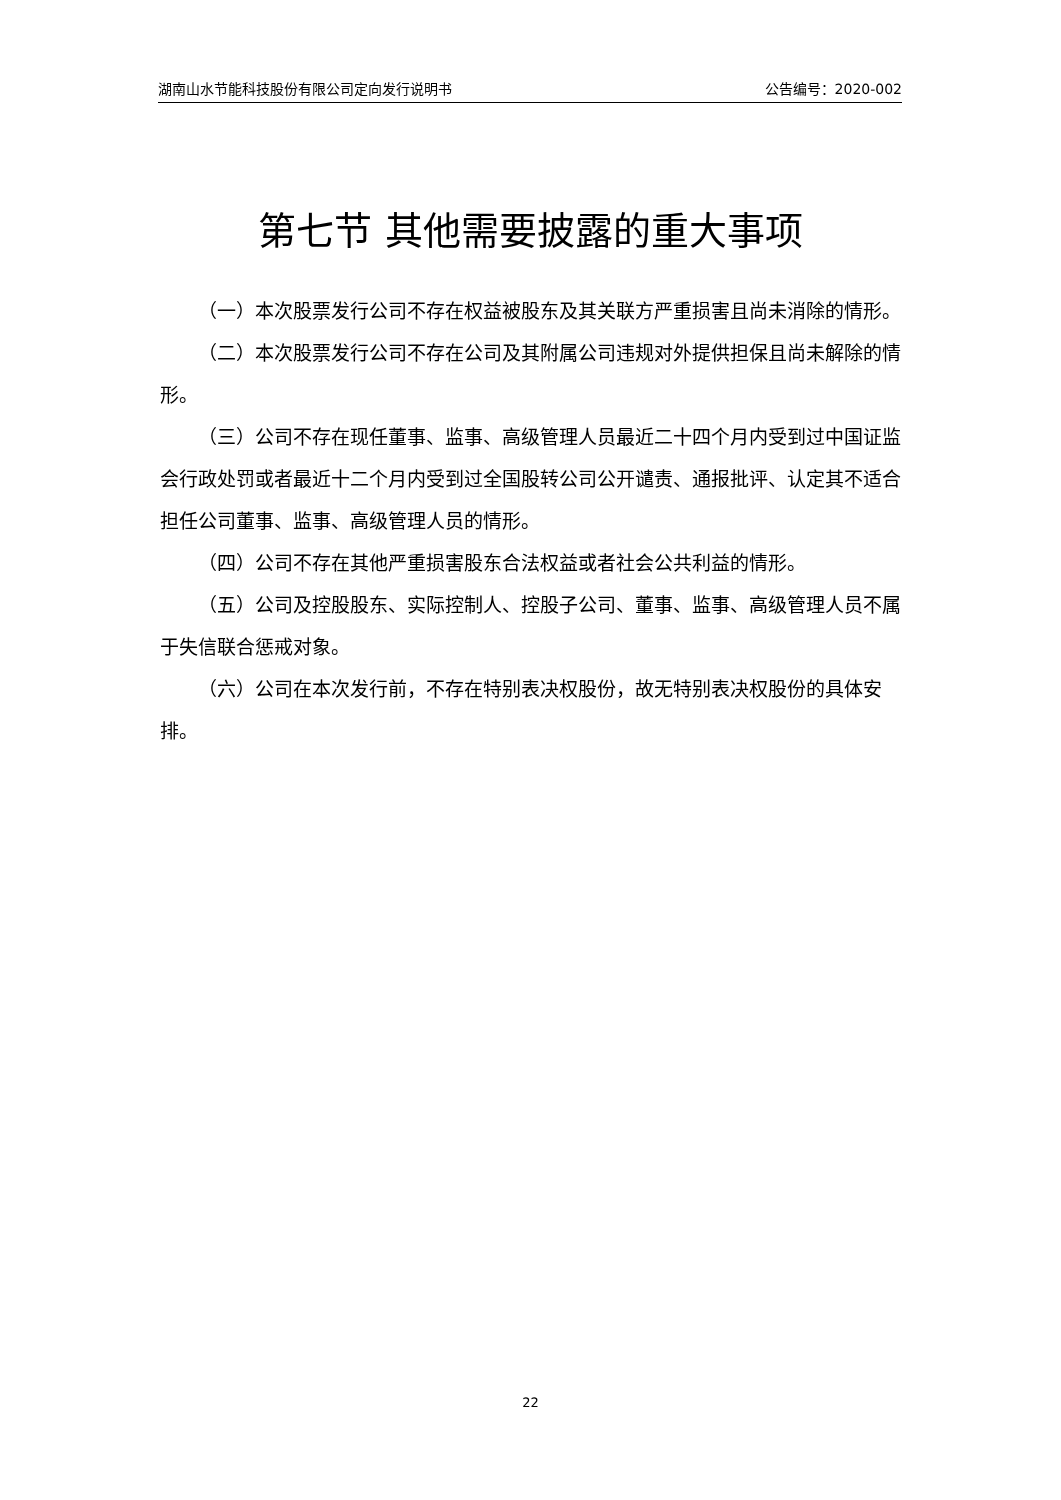湖南山水节能科技股份有限公司定向发行说明书 公告编号：2020-002
第七节 其他需要披露的重大事项
（一）本次股票发行公司不存在权益被股东及其关联方严重损害且尚未消除的情形。
（二）本次股票发行公司不存在公司及其附属公司违规对外提供担保且尚未解除的情形。
（三）公司不存在现任董事、监事、高级管理人员最近二十四个月内受到过中国证监会行政处罚或者最近十二个月内受到过全国股转公司公开谴责、通报批评、认定其不适合担任公司董事、监事、高级管理人员的情形。
（四）公司不存在其他严重损害股东合法权益或者社会公共利益的情形。
（五）公司及控股股东、实际控制人、控股子公司、董事、监事、高级管理人员不属于失信联合惩戒对象。
（六）公司在本次发行前，不存在特别表决权股份，故无特别表决权股份的具体安排。
22